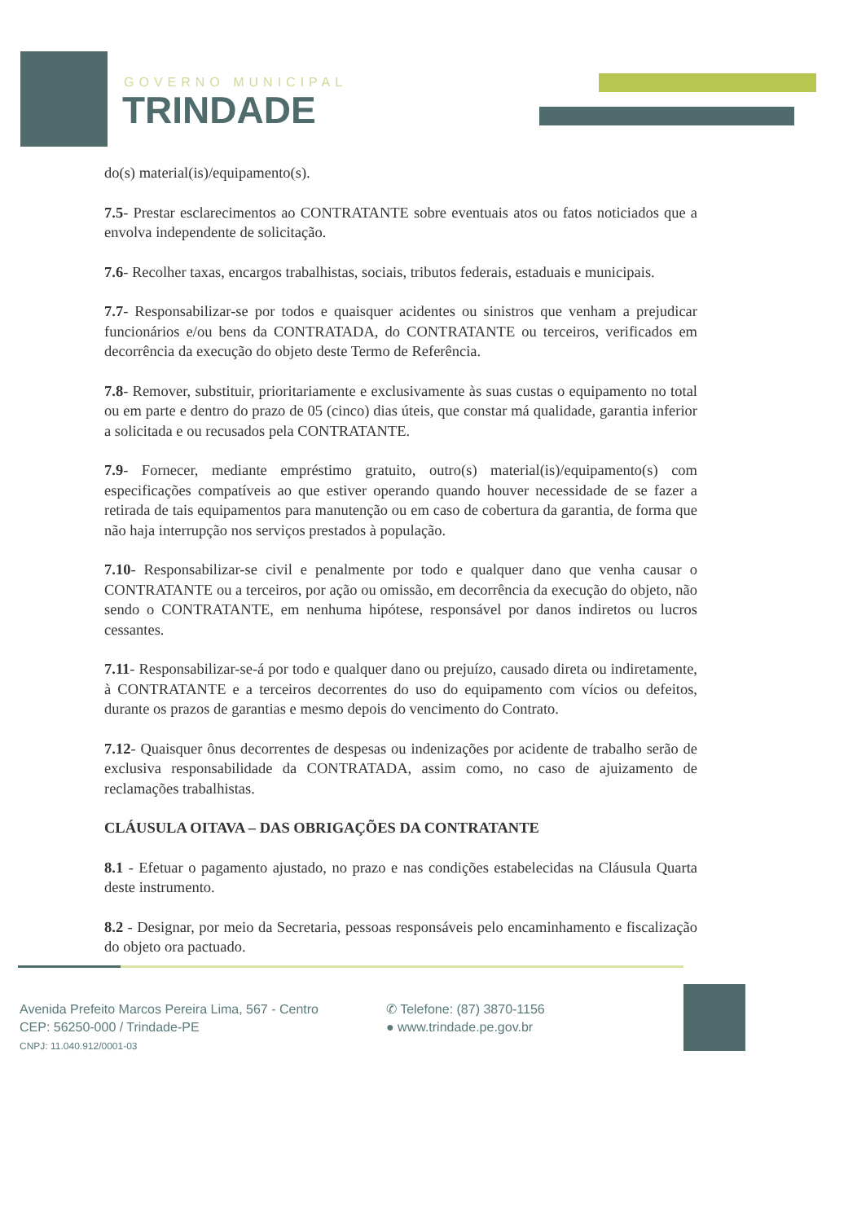GOVERNO MUNICIPAL
TRINDADE
do(s) material(is)/equipamento(s).
7.5- Prestar esclarecimentos ao CONTRATANTE sobre eventuais atos ou fatos noticiados que a envolva independente de solicitação.
7.6- Recolher taxas, encargos trabalhistas, sociais, tributos federais, estaduais e municipais.
7.7- Responsabilizar-se por todos e quaisquer acidentes ou sinistros que venham a prejudicar funcionários e/ou bens da CONTRATADA, do CONTRATANTE ou terceiros, verificados em decorrência da execução do objeto deste Termo de Referência.
7.8- Remover, substituir, prioritariamente e exclusivamente às suas custas o equipamento no total ou em parte e dentro do prazo de 05 (cinco) dias úteis, que constar má qualidade, garantia inferior a solicitada e ou recusados pela CONTRATANTE.
7.9- Fornecer, mediante empréstimo gratuito, outro(s) material(is)/equipamento(s) com especificações compatíveis ao que estiver operando quando houver necessidade de se fazer a retirada de tais equipamentos para manutenção ou em caso de cobertura da garantia, de forma que não haja interrupção nos serviços prestados à população.
7.10- Responsabilizar-se civil e penalmente por todo e qualquer dano que venha causar o CONTRATANTE ou a terceiros, por ação ou omissão, em decorrência da execução do objeto, não sendo o CONTRATANTE, em nenhuma hipótese, responsável por danos indiretos ou lucros cessantes.
7.11- Responsabilizar-se-á por todo e qualquer dano ou prejuízo, causado direta ou indiretamente, à CONTRATANTE e a terceiros decorrentes do uso do equipamento com vícios ou defeitos, durante os prazos de garantias e mesmo depois do vencimento do Contrato.
7.12- Quaisquer ônus decorrentes de despesas ou indenizações por acidente de trabalho serão de exclusiva responsabilidade da CONTRATADA, assim como, no caso de ajuizamento de reclamações trabalhistas.
CLÁUSULA OITAVA – DAS OBRIGAÇÕES DA CONTRATANTE
8.1 - Efetuar o pagamento ajustado, no prazo e nas condições estabelecidas na Cláusula Quarta deste instrumento.
8.2 - Designar, por meio da Secretaria, pessoas responsáveis pelo encaminhamento e fiscalização do objeto ora pactuado.
Avenida Prefeito Marcos Pereira Lima, 567 - Centro
CEP: 56250-000 / Trindade-PE
CNPJ: 11.040.912/0001-03
✆ Telefone: (87) 3870-1156
● www.trindade.pe.gov.br